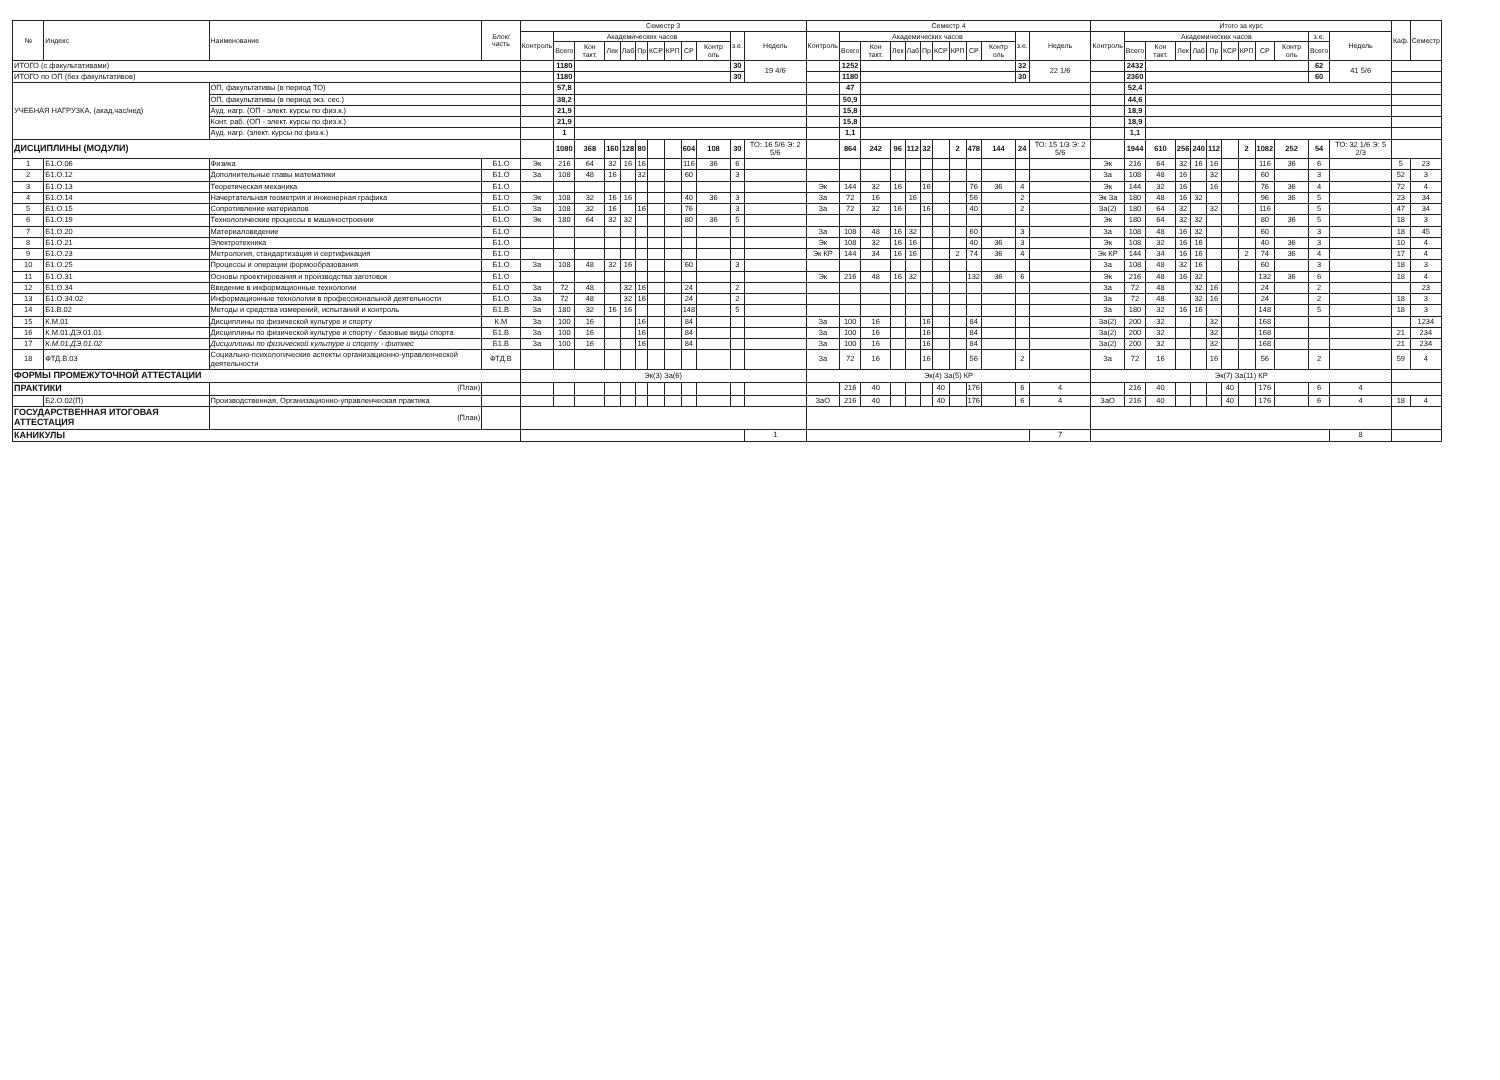| № | Индекс | Наименование | Блок/ часть | Семестр 3 | | | | | | | | | | | | Семестр 4 | | | | | | | | | | | | Итого за курс | | | | | | | | | | | | Каф. | Семестр |
| --- | --- | --- | --- | --- | --- | --- | --- | --- | --- | --- | --- | --- | --- | --- | --- | --- | --- | --- | --- | --- | --- | --- | --- | --- | --- | --- | --- | --- | --- | --- | --- | --- | --- | --- | --- | --- | --- | --- | --- | --- | --- |
| | | | | Контроль | Академических часов | | | | | | | | | з.е. | Недель | Контроль | Академических часов | | | | | | | | | з.е. | Недель | Контроль | Академических часов | | | | | | | | | з.е. | Недель | | |
| | | | | | Всего | Кон такт. | Лек | Лаб | Пр | КСР | КРП | СР | Контр оль | | | | Всего | Кон такт. | Лек | Лаб | Пр | КСР | КРП | СР | Контр оль | | | | Всего | Кон такт. | Лек | Лаб | Пр | КСР | КРП | СР | Контр оль | Всего | | | |
| ИТОГО (с факультативами) | | | | | 1180 | | | | | | | | | 30 | 19 4/6 | | 1252 | | | | | | | | | 32 | 22 1/6 | | 2432 | | | | | | | | | 62 | 41 5/6 | | |
| ИТОГО по ОП (без факультативов) | | | | | 1180 | | | | | | | | | 30 | | | 1180 | | | | | | | | | 30 | | | 2360 | | | | | | | | | 60 | | | |
| УЧЕБНАЯ НАГРУЗКА, (акад.час/нед) | | ОП, факультативы (в период ТО) | | | 57,8 | | | | | | | | | | | | 47 | | | | | | | | | | | | 52,4 | | | | | | | | | | | | |
| | | ОП, факультативы (в период экз. сес.) | | | 38,2 | | | | | | | | | | | | 50,9 | | | | | | | | | | | | 44,6 | | | | | | | | | | | | |
| | | Ауд. нагр. (ОП - элект. курсы по физ.к.) | | | 21,9 | | | | | | | | | | | | 15,8 | | | | | | | | | | | | 18,9 | | | | | | | | | | | | |
| | | Конт. раб. (ОП - элект. курсы по физ.к.) | | | 21,9 | | | | | | | | | | | | 15,8 | | | | | | | | | | | | 18,9 | | | | | | | | | | | | |
| | | Ауд. нагр. (элект. курсы по физ.к.) | | | 1 | | | | | | | | | | | | 1,1 | | | | | | | | | | | | 1,1 | | | | | | | | | | | | |
| ДИСЦИПЛИНЫ (МОДУЛИ) | | | | | 1080 | 368 | 160 | 128 | 80 | | | 604 | 108 | 30 | ТО: 16 5/6 Э: 2 5/6 | | 864 | 242 | 96 | 112 | 32 | | 2 | 478 | 144 | 24 | ТО: 15 1/3 Э: 2 5/6 | | 1944 | 610 | 256 | 240 | 112 | | 2 | 1082 | 252 | 54 | ТО: 32 1/6 Э: 5 2/3 | | |
| 1 | Б1.О.06 | Физика | Б1.О | Эк | 216 | 64 | 32 | 16 | 16 | | | 116 | 36 | 6 | | | | | | | | | | | | | | Эк | 216 | 64 | 32 | 16 | 16 | | | 116 | 36 | 6 | | 5 | 23 |
| 2 | Б1.О.12 | Дополнительные главы математики | Б1.О | За | 108 | 48 | 16 | | 32 | | | 60 | | 3 | | | | | | | | | | | | | | За | 108 | 48 | 16 | | 32 | | | 60 | | 3 | | 52 | 3 |
| 3 | Б1.О.13 | Теоретическая механика | Б1.О | | | | | | | | | | | | | Эк | 144 | 32 | 16 | | 16 | | | 76 | 36 | 4 | | Эк | 144 | 32 | 16 | | 16 | | | 76 | 36 | 4 | | 72 | 4 |
| 4 | Б1.О.14 | Начертательная геометрия и инженерная графика | Б1.О | Эк | 108 | 32 | 16 | 16 | | | | 40 | 36 | 3 | | За | 72 | 16 | | 16 | | | | 56 | | 2 | | Эк За | 180 | 48 | 16 | 32 | | | | 96 | 36 | 5 | | 23 | 34 |
| 5 | Б1.О.15 | Сопротивление материалов | Б1.О | За | 108 | 32 | 16 | | 16 | | | 76 | | 3 | | За | 72 | 32 | 16 | | 16 | | | 40 | | 2 | | За(2) | 180 | 64 | 32 | | 32 | | | 116 | | 5 | | 47 | 34 |
| 6 | Б1.О.19 | Технологические процессы в машиностроении | Б1.О | Эк | 180 | 64 | 32 | 32 | | | | 80 | 36 | 5 | | | | | | | | | | | | | | Эк | 180 | 64 | 32 | 32 | | | | 80 | 36 | 5 | | 18 | 3 |
| 7 | Б1.О.20 | Материаловедение | Б1.О | | | | | | | | | | | | | За | 108 | 48 | 16 | 32 | | | | 60 | | 3 | | За | 108 | 48 | 16 | 32 | | | | 60 | | 3 | | 18 | 45 |
| 8 | Б1.О.21 | Электротехника | Б1.О | | | | | | | | | | | | | Эк | 108 | 32 | 16 | 16 | | | | 40 | 36 | 3 | | Эк | 108 | 32 | 16 | 16 | | | | 40 | 36 | 3 | | 10 | 4 |
| 9 | Б1.О.23 | Метрология, стандартизация и сертификация | Б1.О | | | | | | | | | | | | | Эк КР | 144 | 34 | 16 | 16 | | | 2 | 74 | 36 | 4 | | Эк КР | 144 | 34 | 16 | 16 | | | 2 | 74 | 36 | 4 | | 17 | 4 |
| 10 | Б1.О.25 | Процессы и операции формообразования | Б1.О | За | 108 | 48 | 32 | 16 | | | | 60 | | 3 | | | | | | | | | | | | | | За | 108 | 48 | 32 | 16 | | | | 60 | | 3 | | 18 | 3 |
| 11 | Б1.О.31 | Основы проектирования и производства заготовок | Б1.О | | | | | | | | | | | | | Эк | 216 | 48 | 16 | 32 | | | | 132 | 36 | 6 | | Эк | 216 | 48 | 16 | 32 | | | | 132 | 36 | 6 | | 18 | 4 |
| 12 | Б1.О.34 | Введение в информационные технологии | Б1.О | За | 72 | 48 | | 32 | 16 | | | 24 | | 2 | | | | | | | | | | | | | | За | 72 | 48 | | 32 | 16 | | | 24 | | 2 | | | 23 |
| 13 | Б1.О.34.02 | Информационные технологии в профессиональной деятельности | Б1.О | За | 72 | 48 | | 32 | 16 | | | 24 | | 2 | | | | | | | | | | | | | | За | 72 | 48 | | 32 | 16 | | | 24 | | 2 | | 18 | 3 |
| 14 | Б1.В.02 | Методы и средства измерений, испытаний и контроль | Б1.В | За | 180 | 32 | 16 | 16 | | | | 148 | | 5 | | | | | | | | | | | | | | За | 180 | 32 | 16 | 16 | | | | 148 | | 5 | | 18 | 3 |
| 15 | К.М.01 | Дисциплины по физической культуре и спорту | К.М | За | 100 | 16 | | | 16 | | | 84 | | | | За | 100 | 16 | | | 16 | | | 84 | | | | За(2) | 200 | 32 | | | 32 | | | 168 | | | | | 1234 |
| 16 | К.М.01.ДЭ.01.01 | Дисциплины по физической культуре и спорту - базовые виды спорта | Б1.В | За | 100 | 16 | | | 16 | | | 84 | | | | За | 100 | 16 | | | 16 | | | 84 | | | | За(2) | 200 | 32 | | | 32 | | | 168 | | | | 21 | 234 |
| 17 | К.М.01.ДЭ.01.02 | Дисциплины по физической культуре и спорту - фитнес | Б1.В | За | 100 | 16 | | | 16 | | | 84 | | | | За | 100 | 16 | | | 16 | | | 84 | | | | За(2) | 200 | 32 | | | 32 | | | 168 | | | | 21 | 234 |
| 18 | ФТД.В.03 | Социально-психологические аспекты организационно-управленческой деятельности | ФТД.В | | | | | | | | | | | | | За | 72 | 16 | | | 16 | | | 56 | | 2 | | За | 72 | 16 | | | 16 | | | 56 | | 2 | | 59 | 4 |
| ФОРМЫ ПРОМЕЖУТОЧНОЙ АТТЕСТАЦИИ | | | | Эк(3) За(6) | | | | | | | | | | | | Эк(4) За(5) КР | | | | | | | | | | | | Эк(7) За(11) КР | | | | | | | | | | | | | |
| ПРАКТИКИ | | (План) | | | | | | | | | | | | | | | 216 | 40 | | | | 40 | | 176 | | 6 | 4 | | 216 | 40 | | | | 40 | | 176 | | 6 | 4 | | |
| | Б2.О.02(П) | Производственная, Организационно-управленческая практика | | | | | | | | | | | | | | ЗаО | 216 | 40 | | | | 40 | | 176 | | 6 | 4 | ЗаО | 216 | 40 | | | | 40 | | 176 | | 6 | 4 | 18 | 4 |
| ГОСУДАРСТВЕННАЯ ИТОГОВАЯ АТТЕСТАЦИЯ | | (План) | | | | | | | | | | | | | | | | | | | | | | | | | | | | | | | | | | | | | | | |
| КАНИКУЛЫ | | | | | | | | | | | | | | | 1 | | | | | | | | | | | | 7 | | | | | | | | | | | | 8 | | |